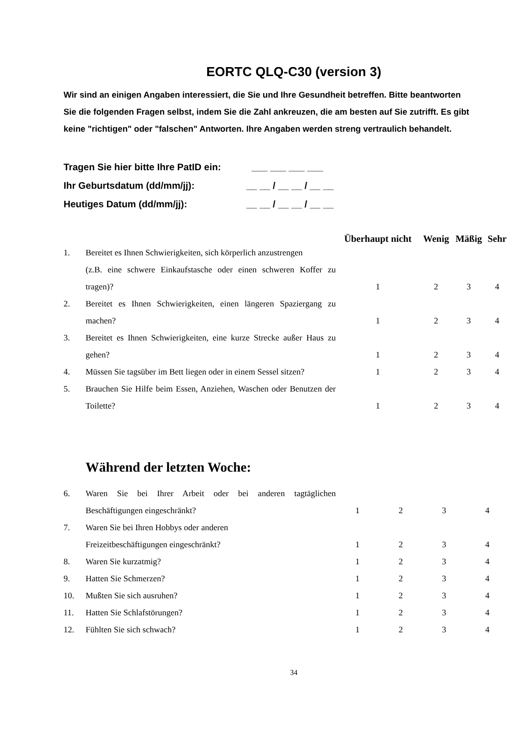EORTC QLQ-C30 (version 3)
Wir sind an einigen Angaben interessiert, die Sie und Ihre Gesundheit betreffen. Bitte beantworten Sie die folgenden Fragen selbst, indem Sie die Zahl ankreuzen, die am besten auf Sie zutrifft. Es gibt keine "richtigen" oder "falschen" Antworten. Ihre Angaben werden streng vertraulich behandelt.
Tragen Sie hier bitte Ihre PatID ein: ___ ___ ___ ___
Ihr Geburtsdatum (dd/mm/jj): __ __ / __ __ / __ __
Heutiges Datum (dd/mm/jj): __ __ / __ __ / __ __
| | | Überhaupt nicht | Wenig | Mäßig | Sehr |
| --- | --- | --- | --- | --- | --- |
| 1. | Bereitet es Ihnen Schwierigkeiten, sich körperlich anzustrengen (z.B. eine schwere Einkaufstasche oder einen schweren Koffer zu tragen)? | 1 | 2 | 3 | 4 |
| 2. | Bereitet es Ihnen Schwierigkeiten, einen längeren Spaziergang zu machen? | 1 | 2 | 3 | 4 |
| 3. | Bereitet es Ihnen Schwierigkeiten, eine kurze Strecke außer Haus zu gehen? | 1 | 2 | 3 | 4 |
| 4. | Müssen Sie tagsüber im Bett liegen oder in einem Sessel sitzen? | 1 | 2 | 3 | 4 |
| 5. | Brauchen Sie Hilfe beim Essen, Anziehen, Waschen oder Benutzen der Toilette? | 1 | 2 | 3 | 4 |
Während der letzten Woche:
| 6. | Waren Sie bei Ihrer Arbeit oder bei anderen tagtäglichen Beschäftigungen eingeschränkt? | 1 | 2 | 3 | 4 |
| 7. | Waren Sie bei Ihren Hobbys oder anderen Freizeitbeschäftigungen eingeschränkt? | 1 | 2 | 3 | 4 |
| 8. | Waren Sie kurzatmig? | 1 | 2 | 3 | 4 |
| 9. | Hatten Sie Schmerzen? | 1 | 2 | 3 | 4 |
| 10. | Mußten Sie sich ausruhen? | 1 | 2 | 3 | 4 |
| 11. | Hatten Sie Schlafstörungen? | 1 | 2 | 3 | 4 |
| 12. | Fühlten Sie sich schwach? | 1 | 2 | 3 | 4 |
34